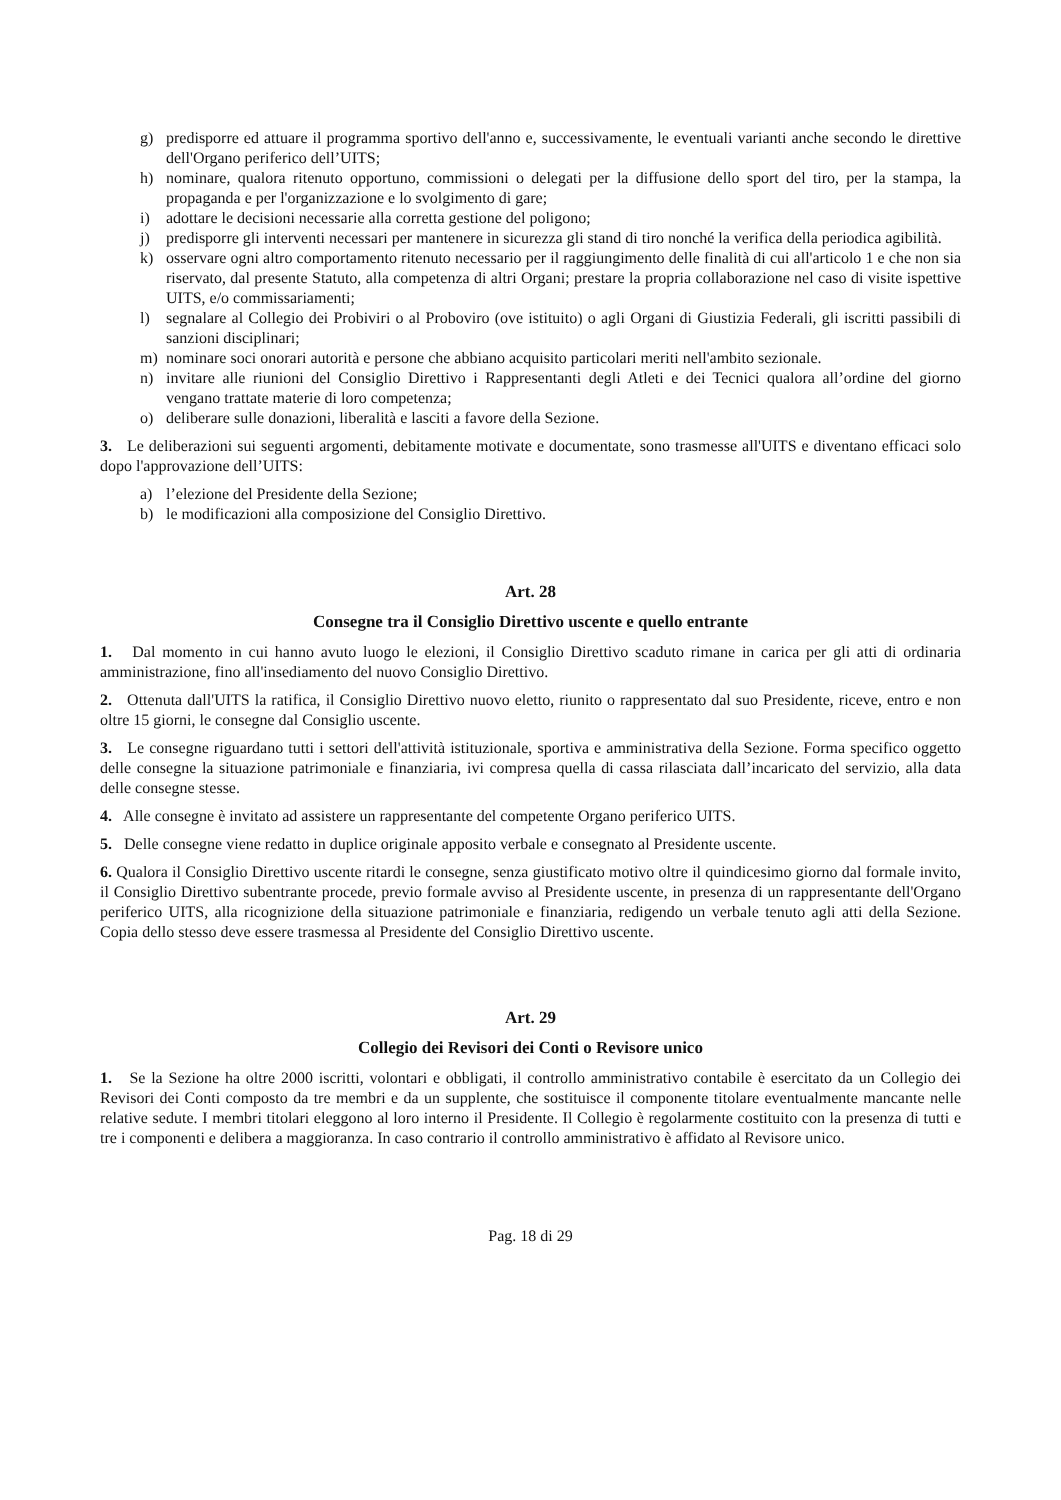g) predisporre ed attuare il programma sportivo dell'anno e, successivamente, le eventuali varianti anche secondo le direttive dell'Organo periferico dell’UITS;
h) nominare, qualora ritenuto opportuno, commissioni o delegati per la diffusione dello sport del tiro, per la stampa, la propaganda e per l'organizzazione e lo svolgimento di gare;
i) adottare le decisioni necessarie alla corretta gestione del poligono;
j) predisporre gli interventi necessari per mantenere in sicurezza gli stand di tiro nonché la verifica della periodica agibilità.
k) osservare ogni altro comportamento ritenuto necessario per il raggiungimento delle finalità di cui all'articolo 1 e che non sia riservato, dal presente Statuto, alla competenza di altri Organi; prestare la propria collaborazione nel caso di visite ispettive UITS, e/o commissariamenti;
l) segnalare al Collegio dei Probiviri o al Proboviro (ove istituito) o agli Organi di Giustizia Federali, gli iscritti passibili di sanzioni disciplinari;
m) nominare soci onorari autorità e persone che abbiano acquisito particolari meriti nell'ambito sezionale.
n) invitare alle riunioni del Consiglio Direttivo i Rappresentanti degli Atleti e dei Tecnici qualora all’ordine del giorno vengano trattate materie di loro competenza;
o) deliberare sulle donazioni, liberalità e lasciti a favore della Sezione.
3. Le deliberazioni sui seguenti argomenti, debitamente motivate e documentate, sono trasmesse all'UITS e diventano efficaci solo dopo l'approvazione dell’UITS:
a) l’elezione del Presidente della Sezione;
b) le modificazioni alla composizione del Consiglio Direttivo.
Art. 28
Consegne tra il Consiglio Direttivo uscente e quello entrante
1. Dal momento in cui hanno avuto luogo le elezioni, il Consiglio Direttivo scaduto rimane in carica per gli atti di ordinaria amministrazione, fino all'insediamento del nuovo Consiglio Direttivo.
2. Ottenuta dall'UITS la ratifica, il Consiglio Direttivo nuovo eletto, riunito o rappresentato dal suo Presidente, riceve, entro e non oltre 15 giorni, le consegne dal Consiglio uscente.
3. Le consegne riguardano tutti i settori dell'attività istituzionale, sportiva e amministrativa della Sezione. Forma specifico oggetto delle consegne la situazione patrimoniale e finanziaria, ivi compresa quella di cassa rilasciata dall’incaricato del servizio, alla data delle consegne stesse.
4. Alle consegne è invitato ad assistere un rappresentante del competente Organo periferico UITS.
5. Delle consegne viene redatto in duplice originale apposito verbale e consegnato al Presidente uscente.
6. Qualora il Consiglio Direttivo uscente ritardi le consegne, senza giustificato motivo oltre il quindicesimo giorno dal formale invito, il Consiglio Direttivo subentrante procede, previo formale avviso al Presidente uscente, in presenza di un rappresentante dell'Organo periferico UITS, alla ricognizione della situazione patrimoniale e finanziaria, redigendo un verbale tenuto agli atti della Sezione. Copia dello stesso deve essere trasmessa al Presidente del Consiglio Direttivo uscente.
Art. 29
Collegio dei Revisori dei Conti o Revisore unico
1. Se la Sezione ha oltre 2000 iscritti, volontari e obbligati, il controllo amministrativo contabile è esercitato da un Collegio dei Revisori dei Conti composto da tre membri e da un supplente, che sostituisce il componente titolare eventualmente mancante nelle relative sedute. I membri titolari eleggono al loro interno il Presidente. Il Collegio è regolarmente costituito con la presenza di tutti e tre i componenti e delibera a maggioranza. In caso contrario il controllo amministrativo è affidato al Revisore unico.
Pag. 18 di 29